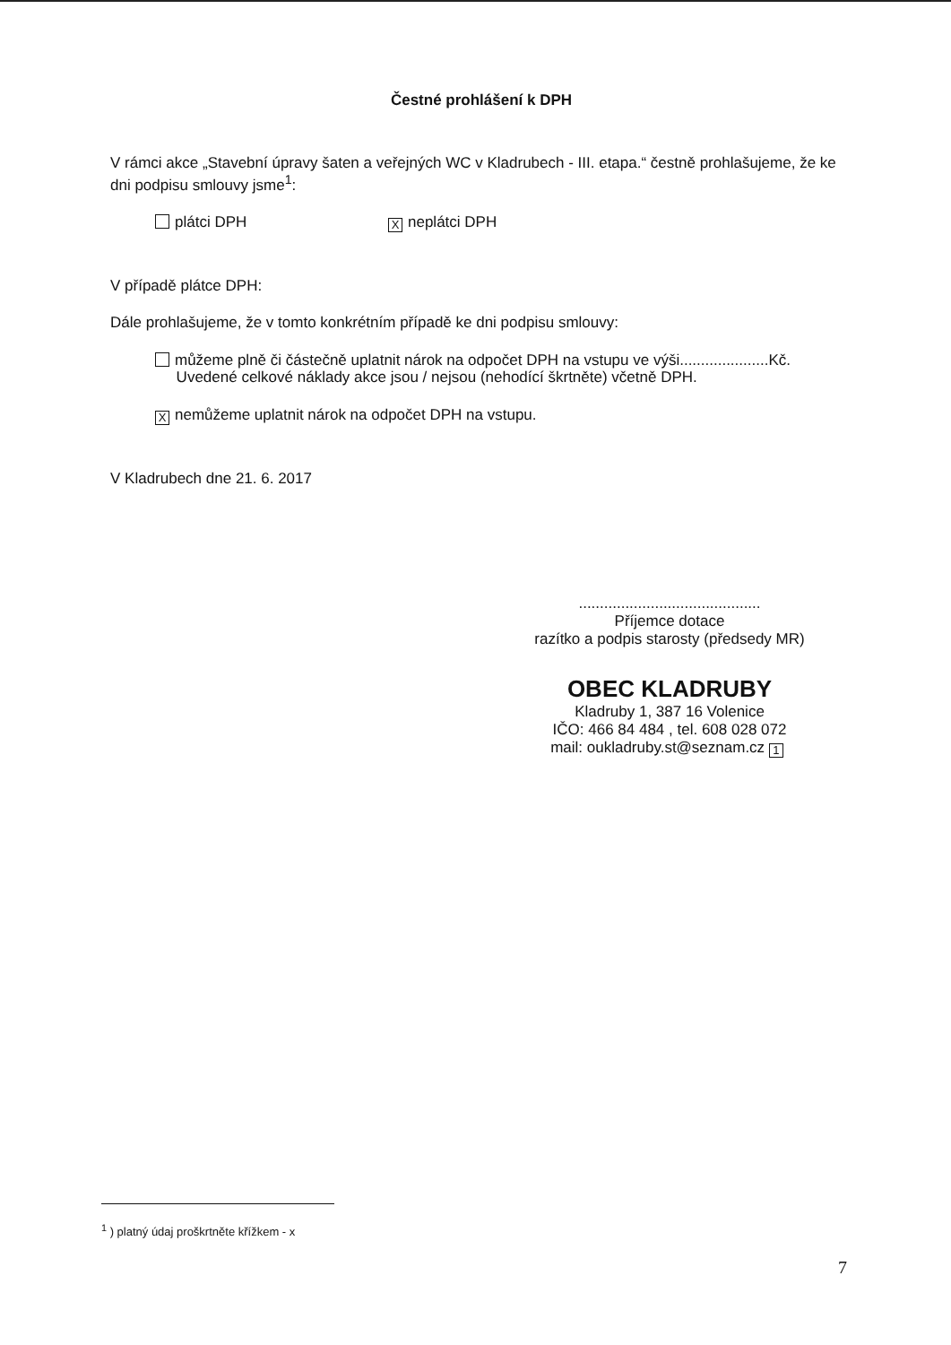Čestné prohlášení k DPH
V rámci akce „Stavební úpravy šaten a veřejných WC v Kladrubech - III. etapa.“ čestně prohlašujeme, že ke dni podpisu smlouvy jsme<sup>1</sup>:
plátci DPH
Xneplátci DPH
V případě plátce DPH:
Dále prohlašujeme, že v tomto konkrétním případě ke dni podpisu smlouvy:
můžeme plně či částečně uplatnit nárok na odpočet DPH na vstupu ve výši.....................Kč.
Uvedené celkové náklady akce jsou / nejsou (nehodící škrtněte) včetně DPH.
Xnemůžeme uplatnit nárok na odpočet DPH na vstupu.
V Kladrubech dne 21. 6. 2017
...........................................
Příjemce dotace
razítko a podpis starosty (předsedy MR)
OBEC KLADRUBY
Kladruby 1, 387 16 Volenice
IČO: 466 84 484 , tel. 608 028 072
mail: oukladruby.st@seznam.cz 1
<sup>1</sup> ) platný údaj proškrtněte křížkem - x
7